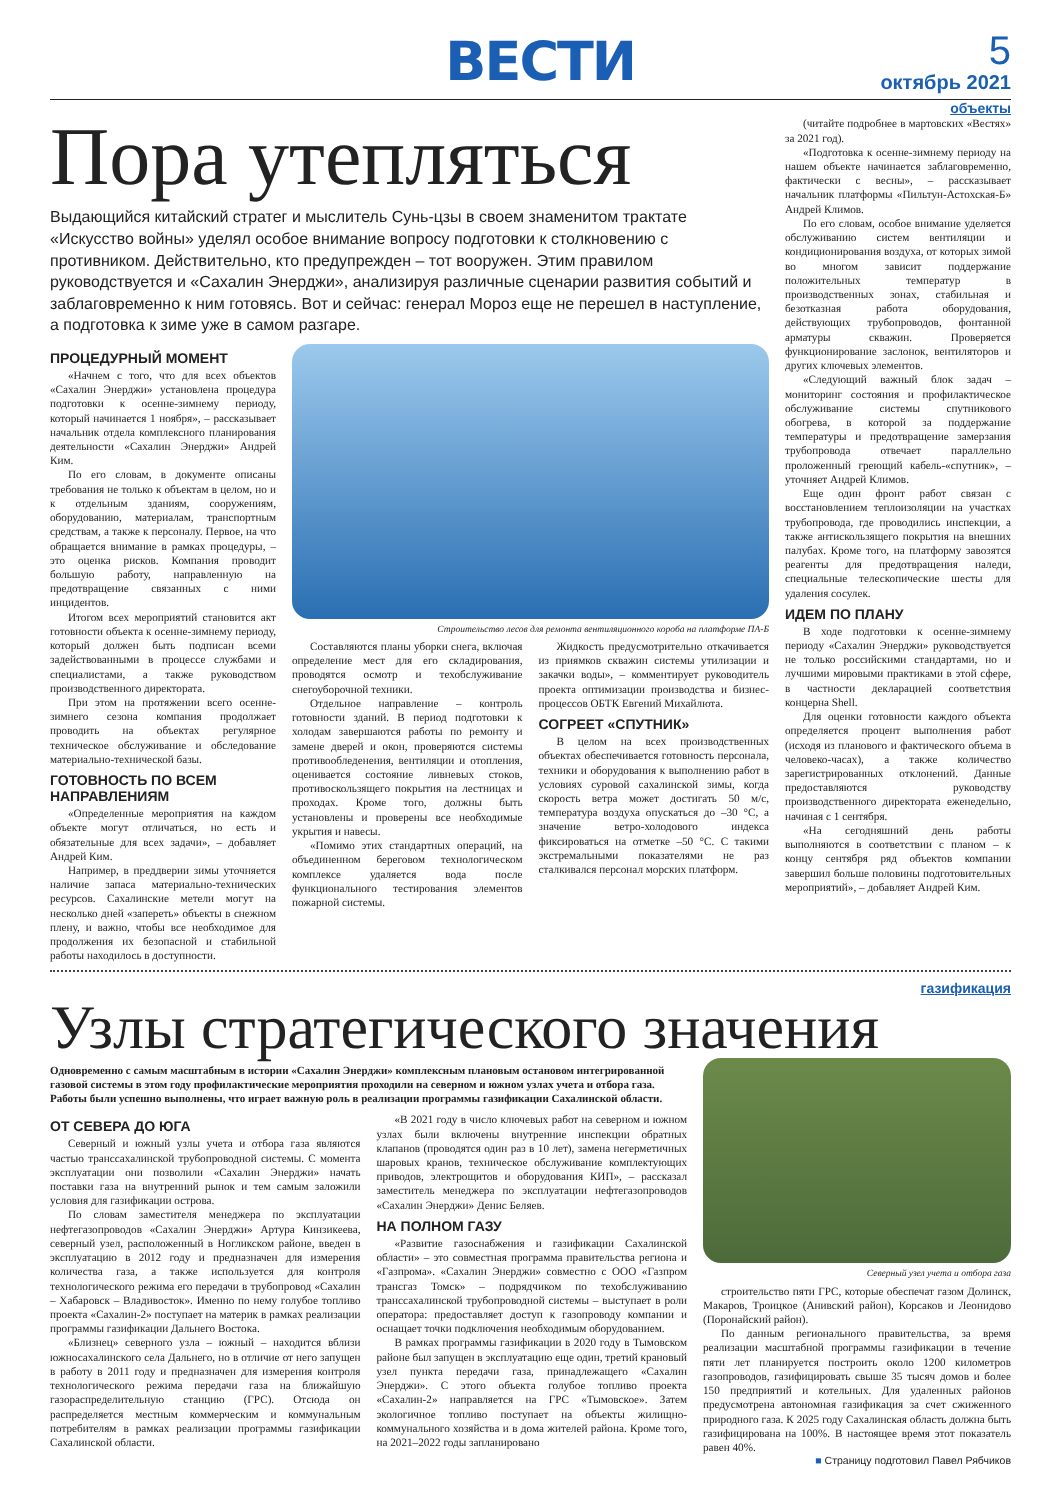ВЕСТИ
5
октябрь 2021
объекты
Пора утепляться
Выдающийся китайский стратег и мыслитель Сунь-цзы в своем знаменитом трактате «Искусство войны» уделял особое внимание вопросу подготовки к столкновению с противником. Действительно, кто предупрежден – тот вооружен. Этим правилом руководствуется и «Сахалин Энерджи», анализируя различные сценарии развития событий и заблаговременно к ним готовясь. Вот и сейчас: генерал Мороз еще не перешел в наступление, а подготовка к зиме уже в самом разгаре.
ПРОЦЕДУРНЫЙ МОМЕНТ
«Начнем с того, что для всех объектов «Сахалин Энерджи» установлена процедура подготовки к осенне-зимнему периоду, который начинается 1 ноября», – рассказывает начальник отдела комплексного планирования деятельности «Сахалин Энерджи» Андрей Ким.
По его словам, в документе описаны требования не только к объектам в целом, но и к отдельным зданиям, сооружениям, оборудованию, материалам, транспортным средствам, а также к персоналу. Первое, на что обращается внимание в рамках процедуры, – это оценка рисков. Компания проводит большую работу, направленную на предотвращение связанных с ними инцидентов.
Итогом всех мероприятий становится акт готовности объекта к осенне-зимнему периоду, который должен быть подписан всеми задействованными в процессе службами и специалистами, а также руководством производственного директората.
При этом на протяжении всего осенне-зимнего сезона компания продолжает проводить на объектах регулярное техническое обслуживание и обследование материально-технической базы.
ГОТОВНОСТЬ ПО ВСЕМ НАПРАВЛЕНИЯМ
«Определенные мероприятия на каждом объекте могут отличаться, но есть и обязательные для всех задачи», – добавляет Андрей Ким.
Например, в преддверии зимы уточняется наличие запаса материально-технических ресурсов. Сахалинские метели могут на несколько дней «запереть» объекты в снежном плену, и важно, чтобы все необходимое для продолжения их безопасной и стабильной работы находилось в доступности.
Строительство лесов для ремонта вентиляционного короба на платформе ПА-Б
Составляются планы уборки снега, включая определение мест для его складирования, проводятся осмотр и техобслуживание снегоуборочной техники.
Отдельное направление – контроль готовности зданий. В период подготовки к холодам завершаются работы по ремонту и замене дверей и окон, проверяются системы противообледенения, вентиляции и отопления, оценивается состояние ливневых стоков, противоскользящего покрытия на лестницах и проходах. Кроме того, должны быть установлены и проверены все необходимые укрытия и навесы.
«Помимо этих стандартных операций, на объединенном береговом технологическом комплексе удаляется вода после функционального тестирования элементов пожарной системы.
Жидкость предусмотрительно откачивается из приямков скважин системы утилизации и закачки воды», – комментирует руководитель проекта оптимизации производства и бизнес-процессов ОБТК Евгений Михайлютa.
СОГРЕЕТ «СПУТНИК»
В целом на всех производственных объектах обеспечивается готовность персонала, техники и оборудования к выполнению работ в условиях суровой сахалинской зимы, когда скорость ветра может достигать 50 м/с, температура воздуха опускаться до –30 °С, а значение ветро-холодового индекса фиксироваться на отметке –50 °С. С такими экстремальными показателями не раз сталкивался персонал морских платформ.
(читайте подробнее в мартовских «Вестях» за 2021 год).
«Подготовка к осенне-зимнему периоду на нашем объекте начинается заблаговременно, фактически с весны», – рассказывает начальник платформы «Пильтун-Астохская-Б» Андрей Климов.
По его словам, особое внимание уделяется обслуживанию систем вентиляции и кондиционирования воздуха, от которых зимой во многом зависит поддержание положительных температур в производственных зонах, стабильная и безотказная работа оборудования, действующих трубопроводов, фонтанной арматуры скважин. Проверяется функционирование заслонок, вентиляторов и других ключевых элементов.
«Следующий важный блок задач – мониторинг состояния и профилактическое обслуживание системы спутникового обогрева, в которой за поддержание температуры и предотвращение замерзания трубопровода отвечает параллельно проложенный греющий кабель-«спутник», – уточняет Андрей Климов.
Еще один фронт работ связан с восстановлением теплоизоляции на участках трубопровода, где проводились инспекции, а также антискользящего покрытия на внешних палубах. Кроме того, на платформу завозятся реагенты для предотвращения наледи, специальные телескопические шесты для удаления сосулек.
ИДЕМ ПО ПЛАНУ
В ходе подготовки к осенне-зимнему периоду «Сахалин Энерджи» руководствуется не только российскими стандартами, но и лучшими мировыми практиками в этой сфере, в частности декларацией соответствия концерна Shell.
Для оценки готовности каждого объекта определяется процент выполнения работ (исходя из планового и фактического объема в человеко-часах), а также количество зарегистрированных отклонений. Данные предоставляются руководству производственного директората еженедельно, начиная с 1 сентября.
«На сегодняшний день работы выполняются в соответствии с планом – к концу сентября ряд объектов компании завершил больше половины подготовительных мероприятий», – добавляет Андрей Ким.
газификация
Узлы стратегического значения
Одновременно с самым масштабным в истории «Сахалин Энерджи» комплексным плановым остановом интегрированной газовой системы в этом году профилактические мероприятия проходили на северном и южном узлах учета и отбора газа. Работы были успешно выполнены, что играет важную роль в реализации программы газификации Сахалинской области.
ОТ СЕВЕРА ДО ЮГА
Северный и южный узлы учета и отбора газа являются частью транссахалинской трубопроводной системы. С момента эксплуатации они позволили «Сахалин Энерджи» начать поставки газа на внутренний рынок и тем самым заложили условия для газификации острова.
По словам заместителя менеджера по эксплуатации нефтегазопроводов «Сахалин Энерджи» Артура Кинзикеева, северный узел, расположенный в Ногликском районе, введен в эксплуатацию в 2012 году и предназначен для измерения количества газа, а также используется для контроля технологического режима его передачи в трубопровод «Сахалин – Хабаровск – Владивосток». Именно по нему голубое топливо проекта «Сахалин-2» поступает на материк в рамках реализации программы газификации Дальнего Востока.
«Близнец» северного узла – южный – находится вблизи южносахалинского села Дальнего, но в отличие от него запущен в работу в 2011 году и предназначен для измерения контроля технологического режима передачи газа на ближайшую газораспределительную станцию (ГРС). Отсюда он распределяется местным коммерческим и коммунальным потребителям в рамках реализации программы газификации Сахалинской области.
«В 2021 году в число ключевых работ на северном и южном узлах были включены внутренние инспекции обратных клапанов (проводятся один раз в 10 лет), замена негерметичных шаровых кранов, техническое обслуживание комплектующих приводов, электрощитов и оборудования КИП», – рассказал заместитель менеджера по эксплуатации нефтегазопроводов «Сахалин Энерджи» Денис Беляев.
НА ПОЛНОМ ГАЗУ
«Развитие газоснабжения и газификации Сахалинской области» – это совместная программа правительства региона и «Газпрома». «Сахалин Энерджи» совместно с ООО «Газпром трансгаз Томск» – подрядчиком по техобслуживанию транссахалинской трубопроводной системы – выступает в роли оператора: предоставляет доступ к газопроводу компании и оснащает точки подключения необходимым оборудованием.
В рамках программы газификации в 2020 году в Тымовском районе был запущен в эксплуатацию еще один, третий крановый узел пункта передачи газа, принадлежащего «Сахалин Энерджи». С этого объекта голубое топливо проекта «Сахалин-2» направляется на ГРС «Тымовское». Затем экологичное топливо поступает на объекты жилищно-коммунального хозяйства и в дома жителей района. Кроме того, на 2021–2022 годы запланировано
Северный узел учета и отбора газа
строительство пяти ГРС, которые обеспечат газом Долинск, Макаров, Троицкое (Анивский район), Корсаков и Леонидово (Поронайский район).
По данным регионального правительства, за время реализации масштабной программы газификации в течение пяти лет планируется построить около 1200 километров газопроводов, газифицировать свыше 35 тысяч домов и более 150 предприятий и котельных. Для удаленных районов предусмотрена автономная газификация за счет сжиженного природного газа. К 2025 году Сахалинская область должна быть газифицирована на 100%. В настоящее время этот показатель равен 40%.
■ Страницу подготовил Павел Рябчиков